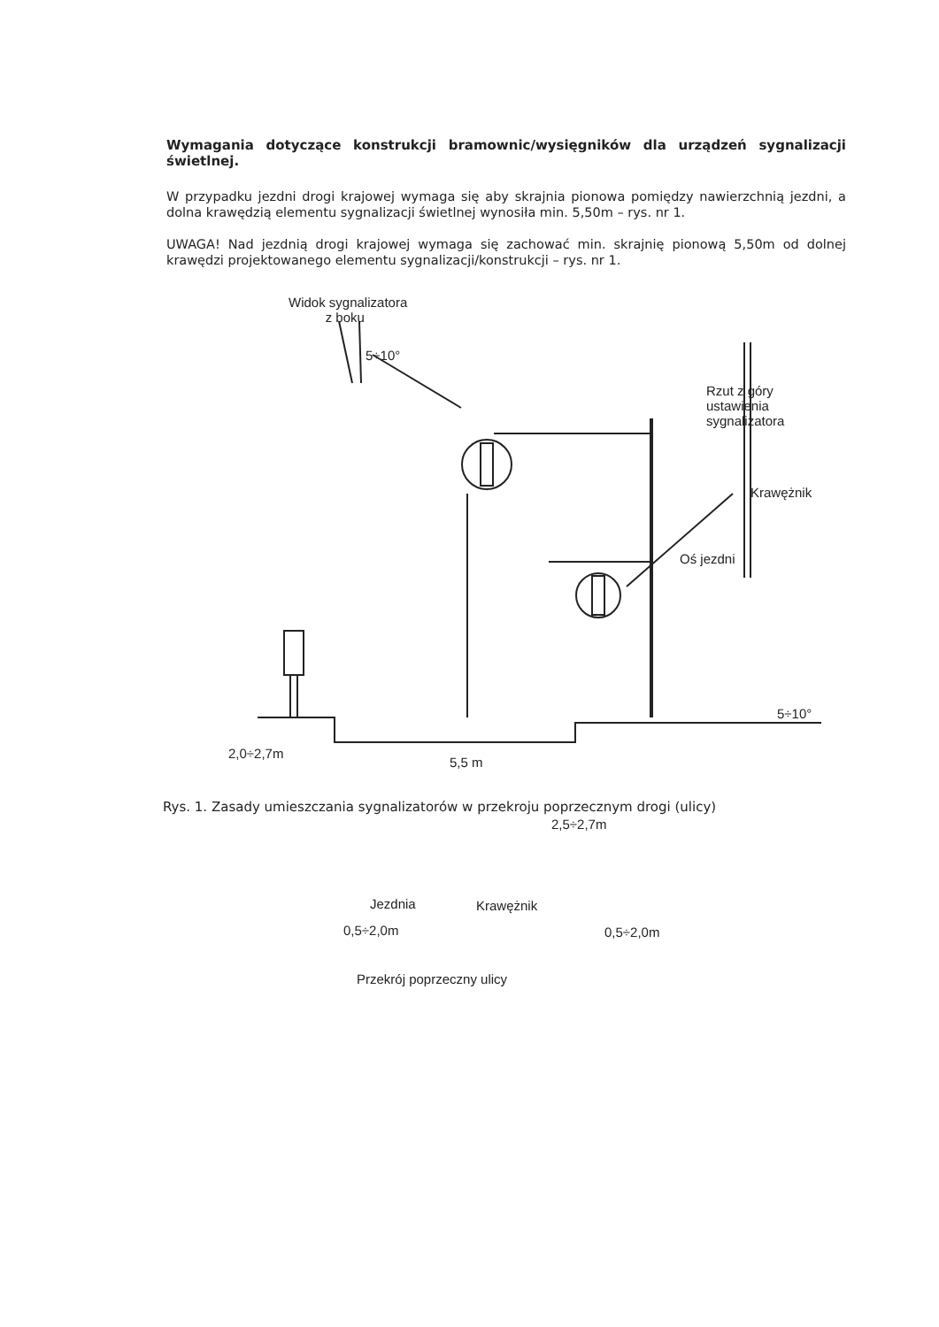Wymagania dotyczące konstrukcji bramownic/wysięgników dla urządzeń sygnalizacji świetlnej.
W przypadku jezdni drogi krajowej wymaga się aby skrajnia pionowa pomiędzy nawierzchnią jezdni, a dolna krawędzią elementu sygnalizacji świetlnej wynosiła min. 5,50m – rys. nr 1.
UWAGA! Nad jezdnią drogi krajowej wymaga się zachować min. skrajnię pionową 5,50m od dolnej krawędzi projektowanego elementu sygnalizacji/konstrukcji – rys. nr 1.
Widok sygnalizatora
z boku
5÷10°
Rzut z góry
ustawienia
sygnalizatora
Krawężnik
Oś jezdni
5÷10°
2,0÷2,7m
5,5 m
2,5÷2,7m
Jezdnia Krawężnik
0,5÷2,0m 0,5÷2,0m
Przekrój poprzeczny ulicy
Rys. 1. Zasady umieszczania sygnalizatorów w przekroju poprzecznym drogi (ulicy)